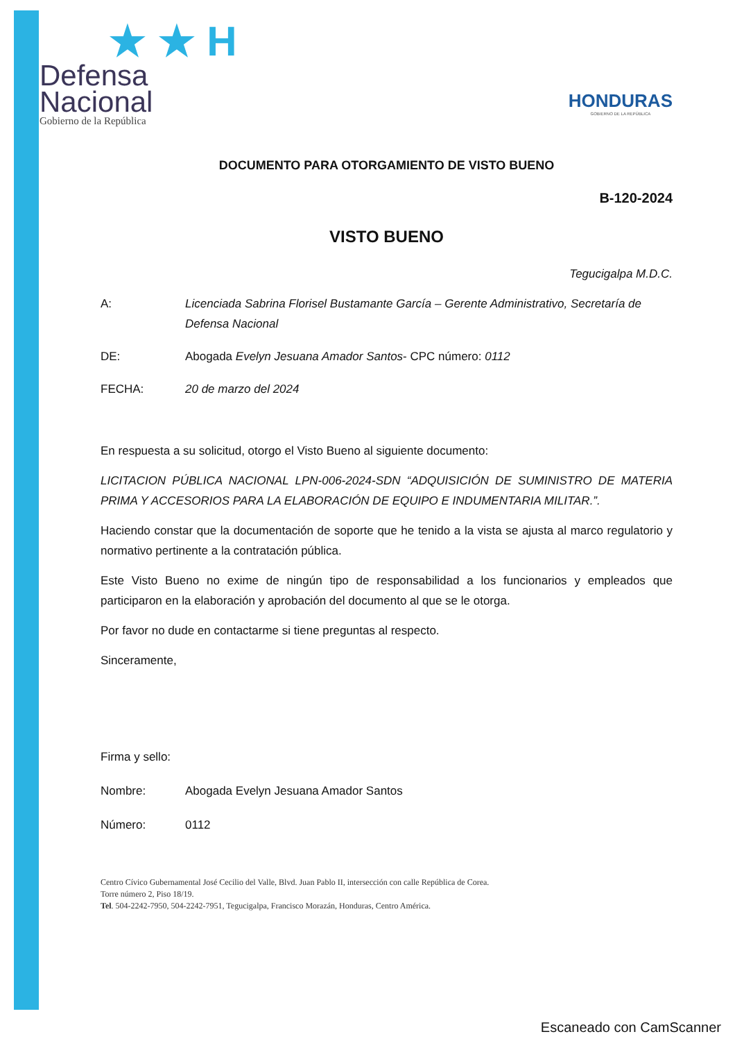★ ★ H
Defensa
Nacional
Gobierno de la República
HONDURAS
GOBIERNO DE LA REPÚBLICA
DOCUMENTO PARA OTORGAMIENTO DE VISTO BUENO
B-120-2024
VISTO BUENO
Tegucigalpa M.D.C.
A: Licenciada Sabrina Florisel Bustamante García – Gerente Administrativo, Secretaría de Defensa Nacional
DE: Abogada Evelyn Jesuana Amador Santos- CPC número: 0112
FECHA: 20 de marzo del 2024
En respuesta a su solicitud, otorgo el Visto Bueno al siguiente documento:
LICITACION PÚBLICA NACIONAL LPN-006-2024-SDN “ADQUISICIÓN DE SUMINISTRO DE MATERIA PRIMA Y ACCESORIOS PARA LA ELABORACIÓN DE EQUIPO E INDUMENTARIA MILITAR.”.
Haciendo constar que la documentación de soporte que he tenido a la vista se ajusta al marco regulatorio y normativo pertinente a la contratación pública.
Este Visto Bueno no exime de ningún tipo de responsabilidad a los funcionarios y empleados que participaron en la elaboración y aprobación del documento al que se le otorga.
Por favor no dude en contactarme si tiene preguntas al respecto.
Sinceramente,
Firma y sello:
Nombre: Abogada Evelyn Jesuana Amador Santos
Número: 0112
Centro Cívico Gubernamental José Cecilio del Valle, Blvd. Juan Pablo II, intersección con calle República de Corea.
Torre número 2, Piso 18/19.
Tel. 504-2242-7950, 504-2242-7951, Tegucigalpa, Francisco Morazán, Honduras, Centro América.
Escaneado con CamScanner